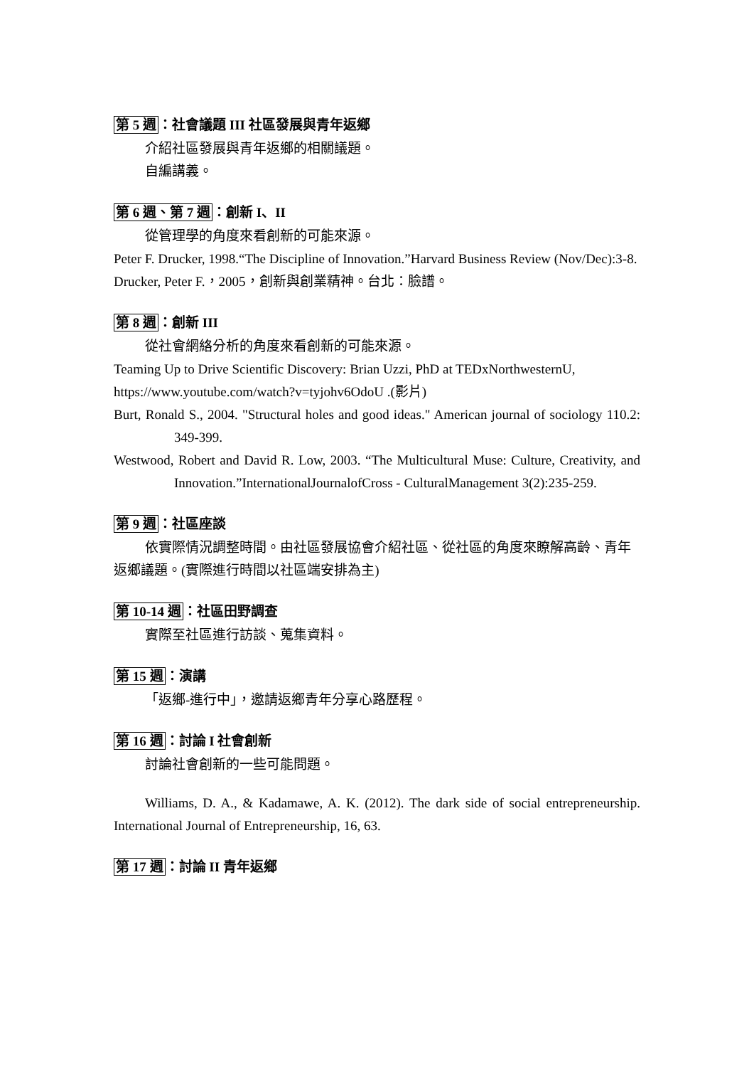第 5 週：社會議題 III 社區發展與青年返鄉
介紹社區發展與青年返鄉的相關議題。
自編講義。
第 6 週、第 7 週：創新 I、II
從管理學的角度來看創新的可能來源。
Peter F. Drucker, 1998.“The Discipline of Innovation.”Harvard Business Review (Nov/Dec):3-8.
Drucker, Peter F.，2005，創新與創業精神。台北：臉譜。
第 8 週：創新 III
從社會網絡分析的角度來看創新的可能來源。
Teaming Up to Drive Scientific Discovery: Brian Uzzi, PhD at TEDxNorthwesternU, https://www.youtube.com/watch?v=tyjohv6OdoU .(影片)
Burt, Ronald S., 2004. "Structural holes and good ideas." American journal of sociology 110.2: 349-399.
Westwood, Robert and David R. Low, 2003. “The Multicultural Muse: Culture, Creativity, and Innovation.”InternationalJournalofCross - CulturalManagement 3(2):235-259.
第 9 週：社區座談
依實際情況調整時間。由社區發展協會介紹社區、從社區的角度來瞭解高齡、青年返鄉議題。(實際進行時間以社區端安排為主)
第 10-14 週：社區田野調查
實際至社區進行訪談、蒐集資料。
第 15 週：演講
「返鄉-進行中」，邀請返鄉青年分享心路歷程。
第 16 週：討論 I 社會創新
討論社會創新的一些可能問題。
Williams, D. A., & Kadamawe, A. K. (2012). The dark side of social entrepreneurship. International Journal of Entrepreneurship, 16, 63.
第 17 週：討論 II 青年返鄉